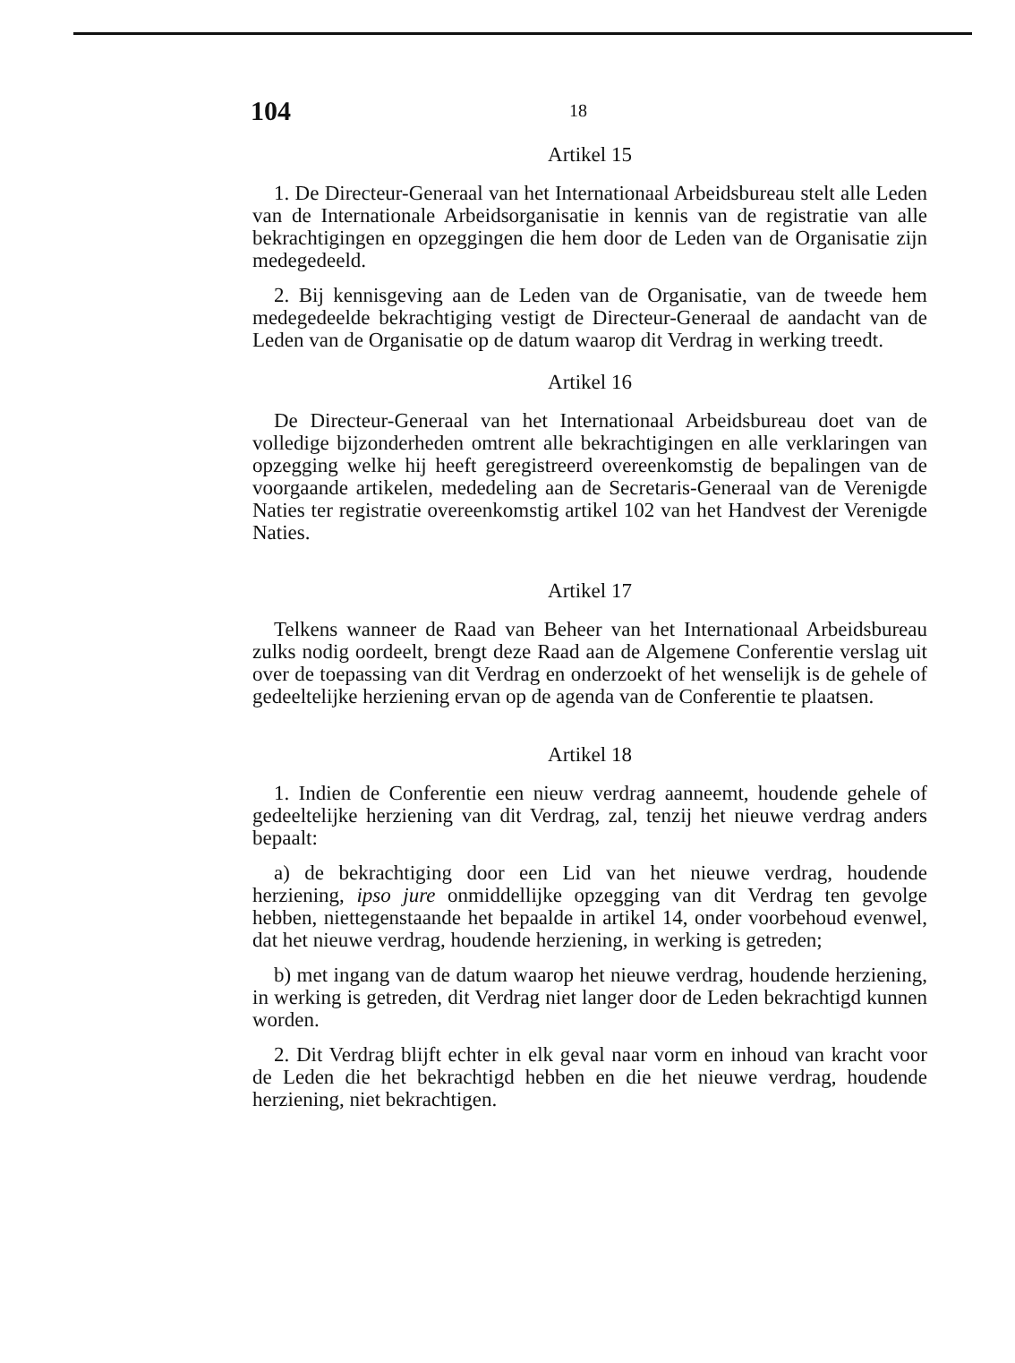104
18
Artikel 15
1. De Directeur-Generaal van het Internationaal Arbeidsbureau stelt alle Leden van de Internationale Arbeidsorganisatie in kennis van de registratie van alle bekrachtigingen en opzeggingen die hem door de Leden van de Organisatie zijn medegedeeld.
2. Bij kennisgeving aan de Leden van de Organisatie, van de tweede hem medegedeelde bekrachtiging vestigt de Directeur-Generaal de aandacht van de Leden van de Organisatie op de datum waarop dit Verdrag in werking treedt.
Artikel 16
De Directeur-Generaal van het Internationaal Arbeidsbureau doet van de volledige bijzonderheden omtrent alle bekrachtigingen en alle verklaringen van opzegging welke hij heeft geregistreerd overeenkomstig de bepalingen van de voorgaande artikelen, mededeling aan de Secretaris-Generaal van de Verenigde Naties ter registratie overeenkomstig artikel 102 van het Handvest der Verenigde Naties.
Artikel 17
Telkens wanneer de Raad van Beheer van het Internationaal Arbeidsbureau zulks nodig oordeelt, brengt deze Raad aan de Algemene Conferentie verslag uit over de toepassing van dit Verdrag en onderzoekt of het wenselijk is de gehele of gedeeltelijke herziening ervan op de agenda van de Conferentie te plaatsen.
Artikel 18
1. Indien de Conferentie een nieuw verdrag aanneemt, houdende gehele of gedeeltelijke herziening van dit Verdrag, zal, tenzij het nieuwe verdrag anders bepaalt:
a) de bekrachtiging door een Lid van het nieuwe verdrag, houdende herziening, ipso jure onmiddellijke opzegging van dit Verdrag ten gevolge hebben, niettegenstaande het bepaalde in artikel 14, onder voorbehoud evenwel, dat het nieuwe verdrag, houdende herziening, in werking is getreden;
b) met ingang van de datum waarop het nieuwe verdrag, houdende herziening, in werking is getreden, dit Verdrag niet langer door de Leden bekrachtigd kunnen worden.
2. Dit Verdrag blijft echter in elk geval naar vorm en inhoud van kracht voor de Leden die het bekrachtigd hebben en die het nieuwe verdrag, houdende herziening, niet bekrachtigen.